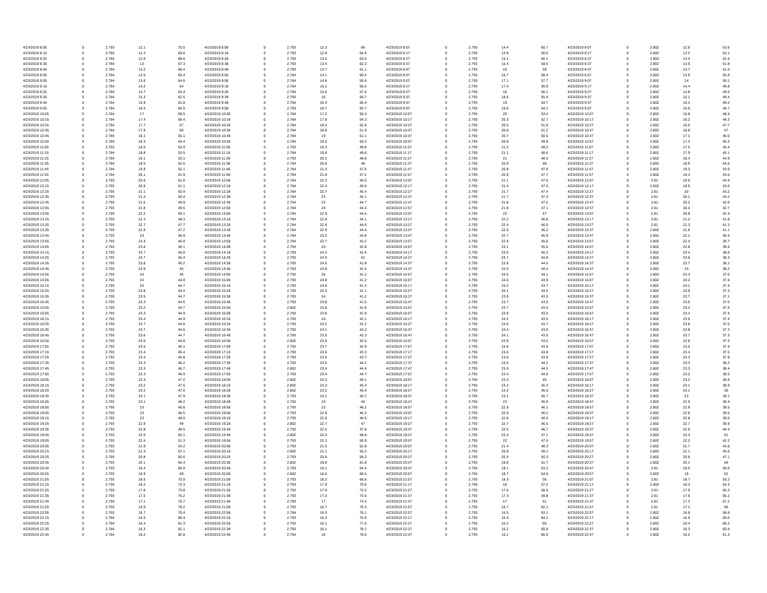| 4/23/2019 8:05 | 0 | 2.793 | 12.1 | 70.5 | 4/23/2019 8:08 | 0 | 2.793 | 12.3 | 66 | 4/23/2019 8:07 | 0 | 2.793 | 14.4 | 60.7 | 4/23/2019 8:07 | 0 | 2.802 | 12.9 | 53.6 |
| 4/23/2019 8:15 | 0 | 2.784 | 12.4 | 69.8 | 4/23/2019 8:18 | 0 | 2.793 | 12.8 | 64.9 | 4/23/2019 8:17 | 0 | 2.793 | 14.9 | 60.6 | 4/23/2019 8:17 | 0 | 2.802 | 13.2 | 53.1 |
| 4/23/2019 8:25 | 0 | 2.784 | 12.8 | 68.6 | 4/23/2019 8:28 | 0 | 2.793 | 13.1 | 63.6 | 4/23/2019 8:27 | 0 | 2.793 | 15.1 | 60.1 | 4/23/2019 8:27 | 0 | 2.802 | 13.4 | 52.4 |
| 4/23/2019 8:35 | 0 | 2.784 | 13 | 67.3 | 4/23/2019 8:38 | 0 | 2.793 | 13.4 | 62.3 | 4/23/2019 8:37 | 0 | 2.793 | 15.4 | 59.6 | 4/23/2019 8:37 | 0 | 2.802 | 13.5 | 51.8 |
| 4/23/2019 8:45 | 0 | 2.784 | 13.2 | 66.4 | 4/23/2019 8:48 | 0 | 2.793 | 13.7 | 61.1 | 4/23/2019 8:47 | 0 | 2.793 | 16 | 59 | 4/23/2019 8:47 | 0 | 2.802 | 13.7 | 51.5 |
| 4/23/2019 8:55 | 0 | 2.784 | 13.5 | 65.4 | 4/23/2019 8:58 | 0 | 2.784 | 14.1 | 60.4 | 4/23/2019 8:57 | 0 | 2.793 | 16.7 | 58.4 | 4/23/2019 8:57 | 0 | 2.802 | 13.9 | 50.8 |
| 4/23/2019 9:05 | 0 | 2.784 | 13.8 | 64.6 | 4/23/2019 9:08 | 0 | 2.784 | 14.6 | 59.6 | 4/23/2019 9:07 | 0 | 2.793 | 17.1 | 57.7 | 4/23/2019 9:07 | 0 | 2.802 | 14 | 50.1 |
| 4/23/2019 9:15 | 0 | 2.784 | 14.2 | 64 | 4/23/2019 9:18 | 0 | 2.784 | 15.1 | 58.5 | 4/23/2019 9:17 | 0 | 2.793 | 17.4 | 56.9 | 4/23/2019 9:17 | 0 | 2.802 | 14.4 | 49.8 |
| 4/23/2019 9:25 | 0 | 2.784 | 14.7 | 63.4 | 4/23/2019 9:28 | 0 | 2.784 | 15.6 | 57.6 | 4/23/2019 9:27 | 0 | 2.793 | 18 | 56.1 | 4/23/2019 9:27 | 0 | 2.802 | 14.8 | 49.5 |
| 4/23/2019 9:35 | 0 | 2.784 | 15.3 | 62.5 | 4/23/2019 9:38 | 0 | 2.793 | 16 | 56.7 | 4/23/2019 9:37 | 0 | 2.793 | 18.6 | 55.4 | 4/23/2019 9:37 | 0 | 2.802 | 15.1 | 49.4 |
| 4/23/2019 9:45 | 0 | 2.784 | 15.9 | 61.8 | 4/23/2019 9:48 | 0 | 2.784 | 16.3 | 56.4 | 4/23/2019 9:47 | 0 | 2.793 | 19 | 54.7 | 4/23/2019 9:47 | 0 | 2.802 | 15.4 | 49.2 |
| 4/23/2019 9:55 | 0 | 2.784 | 16.5 | 60.5 | 4/23/2019 9:58 | 0 | 2.793 | 16.7 | 55.7 | 4/23/2019 9:57 | 0 | 2.793 | 19.6 | 54.1 | 4/23/2019 9:57 | 0 | 2.802 | 15.6 | 48.7 |
| 4/23/2019 10:05 | 0 | 2.784 | 17 | 59.5 | 4/23/2019 10:08 | 0 | 2.784 | 17.2 | 55.3 | 4/23/2019 10:07 | 0 | 2.793 | 20 | 53.4 | 4/23/2019 10:07 | 0 | 2.802 | 15.8 | 48.4 |
| 4/23/2019 10:15 | 0 | 2.784 | 17.4 | 58.4 | 4/23/2019 10:18 | 0 | 2.784 | 17.8 | 54.3 | 4/23/2019 10:17 | 0 | 2.793 | 20.3 | 52.7 | 4/23/2019 10:17 | 0 | 2.802 | 16.2 | 48.3 |
| 4/23/2019 10:25 | 0 | 2.784 | 17.7 | 57 | 4/23/2019 10:28 | 0 | 2.784 | 18.4 | 52.8 | 4/23/2019 10:27 | 0 | 2.793 | 20.5 | 51.9 | 4/23/2019 10:27 | 0 | 2.802 | 16.5 | 47.7 |
| 4/23/2019 10:35 | 0 | 2.784 | 17.9 | 56 | 4/23/2019 10:38 | 0 | 2.784 | 18.8 | 51.9 | 4/23/2019 10:37 | 0 | 2.793 | 20.6 | 51.2 | 4/23/2019 10:37 | 0 | 2.802 | 16.8 | 47 |
| 4/23/2019 10:45 | 0 | 2.784 | 18.1 | 55.1 | 4/23/2019 10:48 | 0 | 2.784 | 19 | 51.1 | 4/23/2019 10:47 | 0 | 2.793 | 20.7 | 50.5 | 4/23/2019 10:47 | 0 | 2.802 | 17.1 | 46.5 |
| 4/23/2019 10:55 | 0 | 2.784 | 18.3 | 54.4 | 4/23/2019 10:58 | 0 | 2.784 | 19.2 | 50.3 | 4/23/2019 10:57 | 0 | 2.793 | 20.9 | 49.8 | 4/23/2019 10:57 | 0 | 2.802 | 17.3 | 46.2 |
| 4/23/2019 11:05 | 0 | 2.793 | 18.5 | 53.9 | 4/23/2019 11:08 | 0 | 2.793 | 19.3 | 49.8 | 4/23/2019 11:07 | 0 | 2.793 | 21.2 | 49.2 | 4/23/2019 11:07 | 0 | 2.802 | 17.5 | 45.4 |
| 4/23/2019 11:15 | 0 | 2.784 | 18.8 | 53.5 | 4/23/2019 11:18 | 0 | 2.784 | 19.6 | 49.6 | 4/23/2019 11:17 | 0 | 2.793 | 21.1 | 48.6 | 4/23/2019 11:17 | 0 | 2.802 | 17.9 | 45.1 |
| 4/23/2019 11:25 | 0 | 2.784 | 19.1 | 53.1 | 4/23/2019 11:28 | 0 | 2.793 | 20.2 | 48.8 | 4/23/2019 11:27 | 0 | 2.793 | 21 | 48.3 | 4/23/2019 11:27 | 0 | 2.802 | 18.4 | 44.9 |
| 4/23/2019 11:35 | 0 | 2.784 | 19.5 | 52.6 | 4/23/2019 11:38 | 0 | 2.784 | 20.8 | 48 | 4/23/2019 11:37 | 0 | 2.793 | 20.9 | 48 | 4/23/2019 11:37 | 0 | 2.802 | 18.9 | 44.6 |
| 4/23/2019 11:45 | 0 | 2.784 | 19.9 | 52.1 | 4/23/2019 11:48 | 0 | 2.784 | 21.3 | 47.6 | 4/23/2019 11:47 | 0 | 2.793 | 20.8 | 47.8 | 4/23/2019 11:47 | 0 | 2.802 | 19.3 | 43.9 |
| 4/23/2019 11:55 | 0 | 2.784 | 20.1 | 51.9 | 4/23/2019 11:58 | 0 | 2.784 | 21.8 | 47.2 | 4/23/2019 11:57 | 0 | 2.793 | 20.9 | 47.7 | 4/23/2019 11:57 | 0 | 2.802 | 19.4 | 43.5 |
| 4/23/2019 12:05 | 0 | 2.793 | 20.6 | 51.8 | 4/23/2019 12:08 | 0 | 2.784 | 22.2 | 46.5 | 4/23/2019 12:07 | 0 | 2.793 | 21.1 | 47.6 | 4/23/2019 12:07 | 0 | 2.81 | 19.6 | 43.4 |
| 4/23/2019 12:15 | 0 | 2.793 | 20.9 | 51.1 | 4/23/2019 12:18 | 0 | 2.784 | 22.4 | 45.8 | 4/23/2019 12:17 | 0 | 2.793 | 21.4 | 47.5 | 4/23/2019 12:17 | 0 | 2.802 | 19.9 | 43.6 |
| 4/23/2019 12:25 | 0 | 2.793 | 21.1 | 50.9 | 4/23/2019 12:28 | 0 | 2.784 | 22.7 | 45.4 | 4/23/2019 12:27 | 0 | 2.793 | 21.7 | 47.4 | 4/23/2019 12:27 | 0 | 2.81 | 20 | 43.2 |
| 4/23/2019 12:35 | 0 | 2.793 | 21.4 | 50.4 | 4/23/2019 12:38 | 0 | 2.784 | 23 | 45.1 | 4/23/2019 12:37 | 0 | 2.793 | 21.7 | 47.3 | 4/23/2019 12:37 | 0 | 2.81 | 20.1 | 43.2 |
| 4/23/2019 12:45 | 0 | 2.793 | 21.6 | 49.9 | 4/23/2019 12:48 | 0 | 2.784 | 23 | 44.7 | 4/23/2019 12:47 | 0 | 2.793 | 21.8 | 47.2 | 4/23/2019 12:47 | 0 | 2.81 | 20.2 | 42.6 |
| 4/23/2019 12:55 | 0 | 2.793 | 21.8 | 49.6 | 4/23/2019 12:58 | 0 | 2.784 | 23 | 44.4 | 4/23/2019 12:57 | 0 | 2.793 | 21.9 | 47.1 | 4/23/2019 12:57 | 0 | 2.81 | 20.4 | 42.7 |
| 4/23/2019 13:05 | 0 | 2.793 | 22.2 | 49.1 | 4/23/2019 13:08 | 0 | 2.784 | 22.9 | 44.5 | 4/23/2019 13:07 | 0 | 2.793 | 22 | 47 | 4/23/2019 13:07 | 0 | 2.81 | 20.8 | 42.4 |
| 4/23/2019 13:15 | 0 | 2.793 | 22.4 | 48.3 | 4/23/2019 13:18 | 0 | 2.784 | 22.8 | 44.1 | 4/23/2019 13:17 | 0 | 2.793 | 22.2 | 46.8 | 4/23/2019 13:17 | 0 | 2.81 | 21.2 | 41.8 |
| 4/23/2019 13:25 | 0 | 2.793 | 22.7 | 47.7 | 4/23/2019 13:28 | 0 | 2.784 | 22.8 | 44.6 | 4/23/2019 13:27 | 0 | 2.793 | 22.4 | 46.5 | 4/23/2019 13:27 | 0 | 2.81 | 21.3 | 41.3 |
| 4/23/2019 13:35 | 0 | 2.793 | 22.8 | 47.2 | 4/23/2019 13:38 | 0 | 2.784 | 22.9 | 44.4 | 4/23/2019 13:37 | 0 | 2.793 | 22.5 | 46.2 | 4/23/2019 13:37 | 0 | 2.802 | 21.6 | 41.1 |
| 4/23/2019 13:45 | 0 | 2.793 | 23 | 46.9 | 4/23/2019 13:48 | 0 | 2.784 | 23.2 | 43.8 | 4/23/2019 13:47 | 0 | 2.793 | 22.7 | 45.9 | 4/23/2019 13:47 | 0 | 2.802 | 22.1 | 40.4 |
| 4/23/2019 13:55 | 0 | 2.793 | 23.3 | 46.8 | 4/23/2019 13:58 | 0 | 2.784 | 23.7 | 43.2 | 4/23/2019 13:57 | 0 | 2.793 | 22.9 | 45.6 | 4/23/2019 13:57 | 0 | 2.802 | 22.4 | 39.7 |
| 4/23/2019 14:05 | 0 | 2.793 | 23.6 | 46.1 | 4/23/2019 14:08 | 0 | 2.793 | 24 | 42.8 | 4/23/2019 14:07 | 0 | 2.793 | 23.1 | 45.5 | 4/23/2019 14:07 | 0 | 2.802 | 22.8 | 39.4 |
| 4/23/2019 14:15 | 0 | 2.793 | 23.7 | 45.8 | 4/23/2019 14:18 | 0 | 2.793 | 24.2 | 42.4 | 4/23/2019 14:17 | 0 | 2.793 | 23.5 | 45.2 | 4/23/2019 14:17 | 0 | 2.802 | 23.4 | 38.8 |
| 4/23/2019 14:25 | 0 | 2.793 | 23.7 | 45.4 | 4/23/2019 14:28 | 0 | 2.793 | 24.3 | 42 | 4/23/2019 14:27 | 0 | 2.793 | 23.7 | 44.8 | 4/23/2019 14:27 | 0 | 2.802 | 23.6 | 38.3 |
| 4/23/2019 14:35 | 0 | 2.793 | 23.8 | 45.2 | 4/23/2019 14:38 | 0 | 2.793 | 24.6 | 41.8 | 4/23/2019 14:37 | 0 | 2.793 | 23.9 | 44.5 | 4/23/2019 14:37 | 0 | 2.802 | 23.7 | 38.1 |
| 4/23/2019 14:45 | 0 | 2.793 | 23.9 | 45 | 4/23/2019 14:48 | 0 | 2.793 | 24.9 | 41.5 | 4/23/2019 14:47 | 0 | 2.793 | 24.3 | 44.4 | 4/23/2019 14:47 | 0 | 2.802 | 24 | 38.2 |
| 4/23/2019 14:55 | 0 | 2.793 | 24 | 45 | 4/23/2019 14:58 | 0 | 2.793 | 25 | 41.2 | 4/23/2019 14:57 | 0 | 2.793 | 24.5 | 44.1 | 4/23/2019 14:57 | 0 | 2.802 | 24.3 | 37.6 |
| 4/23/2019 15:05 | 0 | 2.793 | 24 | 44.8 | 4/23/2019 15:08 | 0 | 2.793 | 24.8 | 41.2 | 4/23/2019 15:07 | 0 | 2.793 | 24.5 | 43.9 | 4/23/2019 15:07 | 0 | 2.802 | 24.2 | 37.4 |
| 4/23/2019 15:15 | 0 | 2.793 | 24 | 44.7 | 4/23/2019 15:18 | 0 | 2.793 | 24.6 | 41.2 | 4/23/2019 15:17 | 0 | 2.793 | 24.2 | 43.7 | 4/23/2019 15:17 | 0 | 2.802 | 24.1 | 37.4 |
| 4/23/2019 15:25 | 0 | 2.793 | 23.8 | 44.5 | 4/23/2019 15:28 | 0 | 2.793 | 24.3 | 41.1 | 4/23/2019 15:27 | 0 | 2.793 | 24.1 | 43.5 | 4/23/2019 15:27 | 0 | 2.802 | 23.9 | 37.3 |
| 4/23/2019 15:35 | 0 | 2.793 | 23.5 | 44.7 | 4/23/2019 15:38 | 0 | 2.793 | 24 | 41.2 | 4/23/2019 15:37 | 0 | 2.793 | 23.9 | 43.5 | 4/23/2019 15:37 | 0 | 2.802 | 23.7 | 37.1 |
| 4/23/2019 15:45 | 0 | 2.793 | 23.3 | 44.6 | 4/23/2019 15:48 | 0 | 2.793 | 23.8 | 41.5 | 4/23/2019 15:47 | 0 | 2.793 | 23.7 | 43.5 | 4/23/2019 15:47 | 0 | 2.802 | 23.5 | 37.5 |
| 4/23/2019 15:55 | 0 | 2.793 | 23.2 | 44.7 | 4/23/2019 15:58 | 0 | 2.802 | 23.8 | 41.9 | 4/23/2019 15:57 | 0 | 2.793 | 23.7 | 43.4 | 4/23/2019 15:57 | 0 | 2.802 | 23.4 | 37.4 |
| 4/23/2019 16:05 | 0 | 2.793 | 23.3 | 44.9 | 4/23/2019 16:08 | 0 | 2.793 | 23.8 | 41.9 | 4/23/2019 16:07 | 0 | 2.793 | 23.9 | 43.5 | 4/23/2019 16:07 | 0 | 2.802 | 23.4 | 37.4 |
| 4/23/2019 16:15 | 0 | 2.793 | 23.4 | 44.9 | 4/23/2019 16:18 | 0 | 2.793 | 24 | 42.1 | 4/23/2019 16:17 | 0 | 2.793 | 24.2 | 43.5 | 4/23/2019 16:17 | 0 | 2.802 | 23.5 | 37.4 |
| 4/23/2019 16:25 | 0 | 2.793 | 23.7 | 44.8 | 4/23/2019 16:28 | 0 | 2.793 | 24.2 | 42.2 | 4/23/2019 16:27 | 0 | 2.793 | 24.5 | 43.7 | 4/23/2019 16:27 | 0 | 2.802 | 23.8 | 37.5 |
| 4/23/2019 16:35 | 0 | 2.793 | 23.7 | 44.6 | 4/23/2019 16:38 | 0 | 2.793 | 24.1 | 42.2 | 4/23/2019 16:37 | 0 | 2.793 | 24.3 | 43.6 | 4/23/2019 16:37 | 0 | 2.802 | 23.8 | 37.3 |
| 4/23/2019 16:45 | 0 | 2.793 | 23.6 | 44.7 | 4/23/2019 16:48 | 0 | 2.793 | 23.9 | 42.3 | 4/23/2019 16:47 | 0 | 2.793 | 24.1 | 43.5 | 4/23/2019 16:47 | 0 | 2.802 | 23.7 | 37.3 |
| 4/23/2019 16:55 | 0 | 2.793 | 23.6 | 44.8 | 4/23/2019 16:58 | 0 | 2.802 | 23.8 | 42.5 | 4/23/2019 16:57 | 0 | 2.793 | 23.9 | 43.5 | 4/23/2019 16:57 | 0 | 2.802 | 23.6 | 37.3 |
| 4/23/2019 17:05 | 0 | 2.793 | 23.5 | 45.1 | 4/23/2019 17:08 | 0 | 2.793 | 23.7 | 42.9 | 4/23/2019 17:07 | 0 | 2.793 | 23.8 | 43.6 | 4/23/2019 17:07 | 0 | 2.802 | 23.5 | 37.4 |
| 4/23/2019 17:15 | 0 | 2.793 | 23.4 | 45.4 | 4/23/2019 17:18 | 0 | 2.793 | 23.6 | 43.3 | 4/23/2019 17:17 | 0 | 2.793 | 23.6 | 43.8 | 4/23/2019 17:17 | 0 | 2.802 | 23.4 | 37.5 |
| 4/23/2019 17:25 | 0 | 2.793 | 23.4 | 45.8 | 4/23/2019 17:28 | 0 | 2.793 | 23.5 | 43.7 | 4/23/2019 17:27 | 0 | 2.793 | 23.6 | 43.9 | 4/23/2019 17:27 | 0 | 2.802 | 23.3 | 37.9 |
| 4/23/2019 17:35 | 0 | 2.793 | 23.3 | 46.2 | 4/23/2019 17:38 | 0 | 2.793 | 23.5 | 44.2 | 4/23/2019 17:37 | 0 | 2.793 | 23.5 | 44.2 | 4/23/2019 17:37 | 0 | 2.802 | 23.3 | 38.2 |
| 4/23/2019 17:45 | 0 | 2.793 | 23.3 | 46.7 | 4/23/2019 17:48 | 0 | 2.802 | 23.4 | 44.4 | 4/23/2019 17:47 | 0 | 2.793 | 23.5 | 44.5 | 4/23/2019 17:47 | 0 | 2.802 | 23.3 | 38.4 |
| 4/23/2019 17:55 | 0 | 2.793 | 23.3 | 46.9 | 4/23/2019 17:58 | 0 | 2.793 | 23.4 | 44.7 | 4/23/2019 17:57 | 0 | 2.793 | 23.4 | 44.8 | 4/23/2019 17:57 | 0 | 2.802 | 23.2 | 38.5 |
| 4/23/2019 18:05 | 0 | 2.793 | 23.3 | 47.2 | 4/23/2019 18:08 | 0 | 2.802 | 23.3 | 45.1 | 4/23/2019 18:07 | 0 | 2.793 | 23.3 | 45 | 4/23/2019 18:07 | 0 | 2.802 | 23.2 | 38.8 |
| 4/23/2019 18:15 | 0 | 2.793 | 23.2 | 47.5 | 4/23/2019 18:18 | 0 | 2.802 | 23.3 | 45.3 | 4/23/2019 18:17 | 0 | 2.793 | 23.3 | 45.3 | 4/23/2019 18:17 | 0 | 2.802 | 23.1 | 38.9 |
| 4/23/2019 18:25 | 0 | 2.793 | 23.2 | 47.6 | 4/23/2019 18:28 | 0 | 2.802 | 23.2 | 45.4 | 4/23/2019 18:27 | 0 | 2.793 | 23.2 | 45.5 | 4/23/2019 18:27 | 0 | 2.802 | 23.1 | 39 |
| 4/23/2019 18:35 | 0 | 2.793 | 23.1 | 47.9 | 4/23/2019 18:38 | 0 | 2.793 | 23.1 | 45.7 | 4/23/2019 18:37 | 0 | 2.793 | 23.1 | 45.7 | 4/23/2019 18:37 | 0 | 2.802 | 23 | 39.1 |
| 4/23/2019 18:45 | 0 | 2.793 | 23.1 | 48.2 | 4/23/2019 18:48 | 0 | 2.793 | 23 | 46 | 4/23/2019 18:47 | 0 | 2.793 | 23 | 45.9 | 4/23/2019 18:47 | 0 | 2.802 | 22.9 | 39.4 |
| 4/23/2019 18:55 | 0 | 2.793 | 23 | 48.6 | 4/23/2019 18:58 | 0 | 2.793 | 23 | 46.2 | 4/23/2019 18:57 | 0 | 2.793 | 22.9 | 46.1 | 4/23/2019 18:57 | 0 | 2.802 | 22.9 | 39.5 |
| 4/23/2019 19:05 | 0 | 2.793 | 23 | 48.5 | 4/23/2019 19:08 | 0 | 2.793 | 22.9 | 46.3 | 4/23/2019 19:07 | 0 | 2.793 | 22.9 | 46.2 | 4/23/2019 19:07 | 0 | 2.802 | 22.8 | 39.5 |
| 4/23/2019 19:15 | 0 | 2.793 | 23 | 48.6 | 4/23/2019 19:18 | 0 | 2.793 | 22.8 | 46.5 | 4/23/2019 19:17 | 0 | 2.793 | 22.8 | 46.4 | 4/23/2019 19:17 | 0 | 2.802 | 22.8 | 39.6 |
| 4/23/2019 19:25 | 0 | 2.793 | 22.9 | 49 | 4/23/2019 19:28 | 0 | 2.802 | 22.7 | 47 | 4/23/2019 19:27 | 0 | 2.793 | 22.7 | 46.5 | 4/23/2019 19:27 | 0 | 2.802 | 22.7 | 39.9 |
| 4/23/2019 19:35 | 0 | 2.793 | 22.8 | 49.5 | 4/23/2019 19:38 | 0 | 2.793 | 22.6 | 47.8 | 4/23/2019 19:37 | 0 | 2.793 | 22.5 | 46.7 | 4/23/2019 19:37 | 0 | 2.802 | 22.6 | 40.4 |
| 4/23/2019 19:45 | 0 | 2.793 | 22.6 | 50.1 | 4/23/2019 19:48 | 0 | 2.802 | 22.4 | 48.8 | 4/23/2019 19:47 | 0 | 2.793 | 22.4 | 47.1 | 4/23/2019 19:47 | 0 | 2.802 | 22.4 | 41 |
| 4/23/2019 19:55 | 0 | 2.793 | 22.4 | 51.3 | 4/23/2019 19:58 | 0 | 2.793 | 22.1 | 50.9 | 4/23/2019 19:57 | 0 | 2.793 | 22 | 47.5 | 4/23/2019 19:57 | 0 | 2.802 | 22.2 | 42.2 |
| 4/23/2019 20:05 | 0 | 2.793 | 21.9 | 54.2 | 4/23/2019 20:08 | 0 | 2.793 | 21.5 | 52.8 | 4/23/2019 20:07 | 0 | 2.793 | 21.4 | 48.3 | 4/23/2019 20:07 | 0 | 2.802 | 21.7 | 43.8 |
| 4/23/2019 20:15 | 0 | 2.793 | 21.3 | 57.1 | 4/23/2019 20:18 | 0 | 2.802 | 21.1 | 55.2 | 4/23/2019 20:17 | 0 | 2.793 | 20.9 | 49.1 | 4/23/2019 20:17 | 0 | 2.802 | 21.1 | 45.6 |
| 4/23/2019 20:25 | 0 | 2.793 | 20.8 | 60.6 | 4/23/2019 20:28 | 0 | 2.793 | 20.5 | 58.3 | 4/23/2019 20:27 | 0 | 2.793 | 20.4 | 50.3 | 4/23/2019 20:27 | 0 | 2.802 | 20.6 | 47.1 |
| 4/23/2019 20:35 | 0 | 2.793 | 20.1 | 64.3 | 4/23/2019 20:38 | 0 | 2.802 | 19.8 | 61.8 | 4/23/2019 20:37 | 0 | 2.793 | 19.8 | 51.7 | 4/23/2019 20:37 | 0 | 2.802 | 20.1 | 49 |
| 4/23/2019 20:45 | 0 | 2.793 | 19.4 | 66.9 | 4/23/2019 20:48 | 0 | 2.793 | 19.1 | 64.4 | 4/23/2019 20:47 | 0 | 2.793 | 19.1 | 53.2 | 4/23/2019 20:47 | 0 | 2.81 | 19.5 | 50.8 |
| 4/23/2019 20:55 | 0 | 2.793 | 18.9 | 69 | 4/23/2019 20:58 | 0 | 2.802 | 18.6 | 66.6 | 4/23/2019 20:57 | 0 | 2.793 | 18.7 | 54.6 | 4/23/2019 20:57 | 0 | 2.802 | 19 | 52 |
| 4/23/2019 21:05 | 0 | 2.793 | 18.5 | 70.9 | 4/23/2019 21:08 | 0 | 2.793 | 18.2 | 68.8 | 4/23/2019 21:07 | 0 | 2.793 | 18.3 | 56 | 4/23/2019 21:07 | 0 | 2.81 | 18.7 | 53.2 |
| 4/23/2019 21:15 | 0 | 2.793 | 18.2 | 72.3 | 4/23/2019 21:18 | 0 | 2.793 | 17.9 | 70.6 | 4/23/2019 21:17 | 0 | 2.793 | 18 | 57.2 | 4/23/2019 21:17 | 0 | 2.802 | 18.3 | 54.3 |
| 4/23/2019 21:25 | 0 | 2.793 | 17.8 | 73.8 | 4/23/2019 21:28 | 0 | 2.793 | 17.6 | 72.2 | 4/23/2019 21:27 | 0 | 2.793 | 17.6 | 58.5 | 4/23/2019 21:27 | 0 | 2.81 | 17.9 | 55.3 |
| 4/23/2019 21:35 | 0 | 2.793 | 17.5 | 75.2 | 4/23/2019 21:38 | 0 | 2.793 | 17.3 | 73.5 | 4/23/2019 21:37 | 0 | 2.793 | 17.3 | 59.8 | 4/23/2019 21:37 | 0 | 2.81 | 17.6 | 56.2 |
| 4/23/2019 21:45 | 0 | 2.793 | 17.1 | 76.7 | 4/23/2019 21:48 | 0 | 2.793 | 17 | 74.5 | 4/23/2019 21:47 | 0 | 2.793 | 17 | 61 | 4/23/2019 21:47 | 0 | 2.81 | 17.3 | 57.2 |
| 4/23/2019 21:55 | 0 | 2.793 | 16.9 | 78.2 | 4/23/2019 21:58 | 0 | 2.793 | 16.7 | 75.3 | 4/23/2019 21:57 | 0 | 2.793 | 16.7 | 62.1 | 4/23/2019 21:57 | 0 | 2.81 | 17.1 | 58 |
| 4/23/2019 22:05 | 0 | 2.793 | 16.7 | 79.4 | 4/23/2019 22:08 | 0 | 2.784 | 16.5 | 76.1 | 4/23/2019 22:07 | 0 | 2.793 | 16.5 | 63.1 | 4/23/2019 22:07 | 0 | 2.802 | 16.8 | 58.8 |
| 4/23/2019 22:15 | 0 | 2.784 | 16.5 | 80.4 | 4/23/2019 22:18 | 0 | 2.793 | 16.3 | 76.9 | 4/23/2019 22:17 | 0 | 2.793 | 16.4 | 64.1 | 4/23/2019 22:17 | 0 | 2.802 | 16.6 | 59.6 |
| 4/23/2019 22:25 | 0 | 2.784 | 16.4 | 81.3 | 4/23/2019 22:28 | 0 | 2.793 | 16.1 | 77.6 | 4/23/2019 22:27 | 0 | 2.793 | 16.2 | 65 | 4/23/2019 22:27 | 0 | 2.802 | 16.4 | 60.3 |
| 4/23/2019 22:35 | 0 | 2.784 | 16.3 | 82.1 | 4/23/2019 22:38 | 0 | 2.793 | 16.1 | 78.1 | 4/23/2019 22:37 | 0 | 2.793 | 16.2 | 65.8 | 4/23/2019 22:37 | 0 | 2.802 | 16.3 | 60.8 |
| 4/23/2019 22:45 | 0 | 2.784 | 16.2 | 82.8 | 4/23/2019 22:48 | 0 | 2.784 | 16 | 78.6 | 4/23/2019 22:47 | 0 | 2.793 | 16.1 | 66.6 | 4/23/2019 22:47 | 0 | 2.802 | 16.2 | 61.3 |